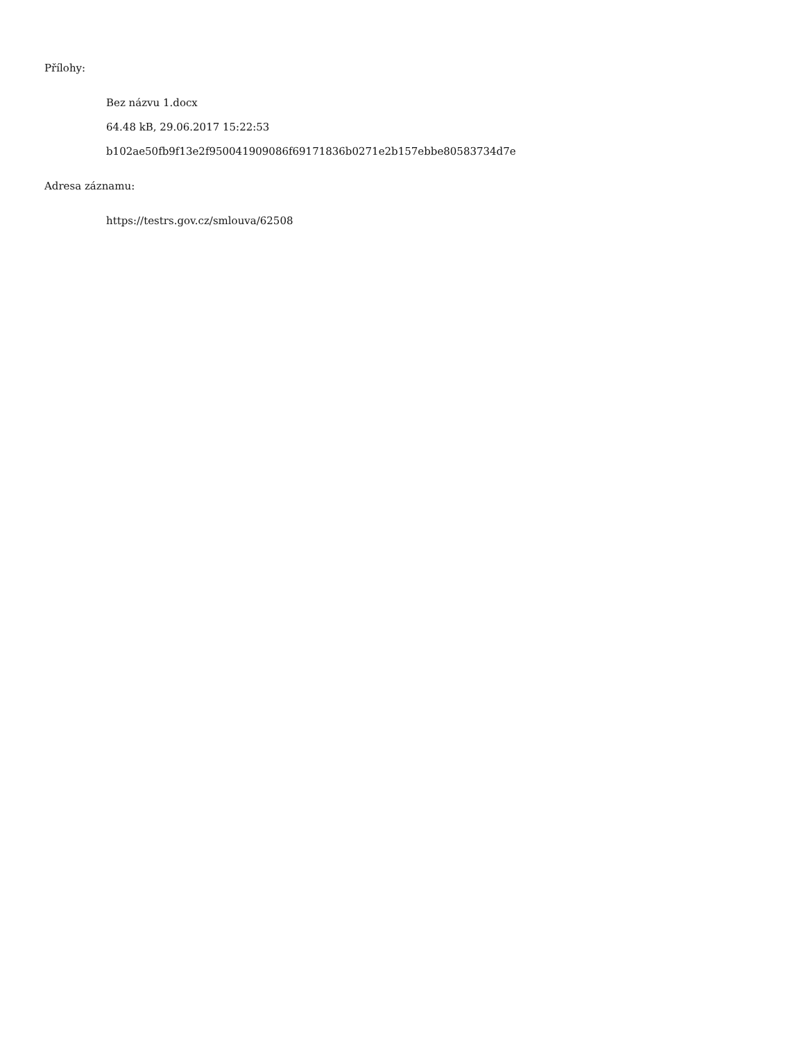Přílohy:
Bez názvu 1.docx
64.48 kB, 29.06.2017 15:22:53
b102ae50fb9f13e2f950041909086f69171836b0271e2b157ebbe80583734d7e
Adresa záznamu:
https://testrs.gov.cz/smlouva/62508